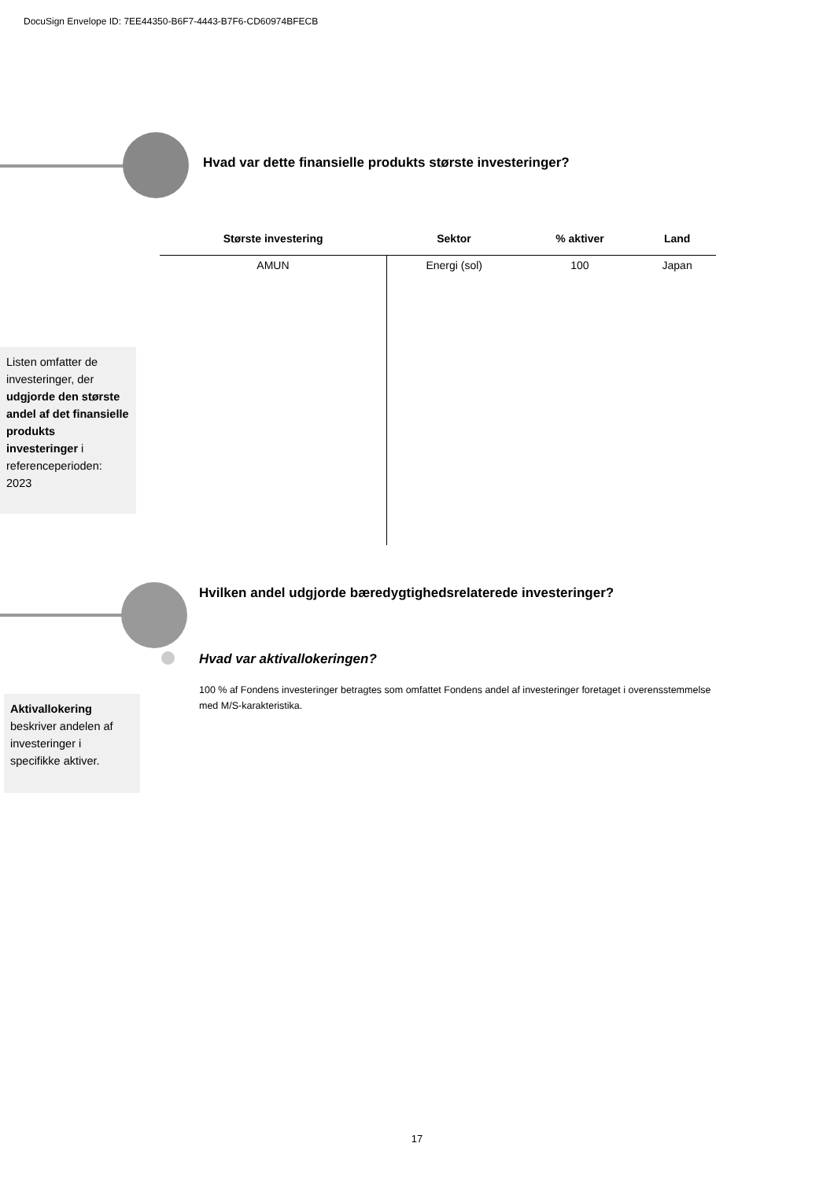DocuSign Envelope ID: 7EE44350-B6F7-4443-B7F6-CD60974BFECB
Hvad var dette finansielle produkts største investeringer?
| Største investering | Sektor | % aktiver | Land |
| --- | --- | --- | --- |
| AMUN | Energi (sol) | 100 | Japan |
Listen omfatter de investeringer, der udgjorde den største andel af det finansielle produkts investeringer i referenceperioden: 2023
Hvilken andel udgjorde bæredygtighedsrelaterede investeringer?
Hvad var aktivallokeringen?
100 % af Fondens investeringer betragtes som omfattet Fondens andel af investeringer foretaget i overensstemmelse med M/S-karakteristika.
Aktivallokering beskriver andelen af investeringer i specifikke aktiver.
17